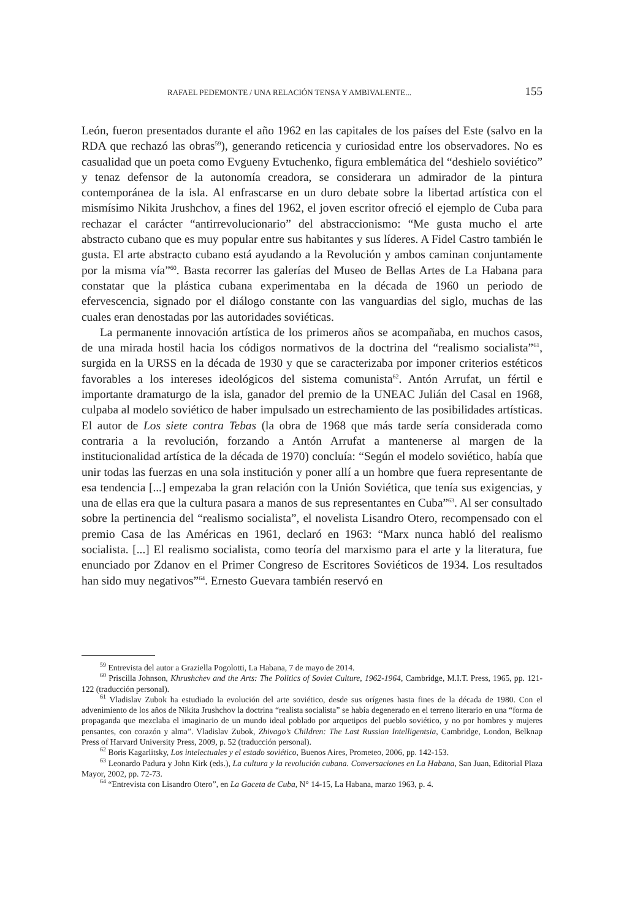RAFAEL PEDEMONTE / UNA RELACIÓN TENSA Y AMBIVALENTE... 155
León, fueron presentados durante el año 1962 en las capitales de los países del Este (salvo en la RDA que rechazó las obras<sup>59</sup>), generando reticencia y curiosidad entre los observadores. No es casualidad que un poeta como Evgueny Evtuchenko, figura emblemática del “deshielo soviético” y tenaz defensor de la autonomía creadora, se considerara un admirador de la pintura contemporánea de la isla. Al enfrascarse en un duro debate sobre la libertad artística con el mismísimo Nikita Jrushchov, a fines del 1962, el joven escritor ofreció el ejemplo de Cuba para rechazar el carácter “antirrevolucionario” del abstraccionismo: “Me gusta mucho el arte abstracto cubano que es muy popular entre sus habitantes y sus líderes. A Fidel Castro también le gusta. El arte abstracto cubano está ayudando a la Revolución y ambos caminan conjuntamente por la misma vía”<sup>60</sup>. Basta recorrer las galerías del Museo de Bellas Artes de La Habana para constatar que la plástica cubana experimentaba en la década de 1960 un periodo de efervescencia, signado por el diálogo constante con las vanguardias del siglo, muchas de las cuales eran denostadas por las autoridades soviéticas.
La permanente innovación artística de los primeros años se acompañaba, en muchos casos, de una mirada hostil hacia los códigos normativos de la doctrina del “realismo socialista”<sup>61</sup>, surgida en la URSS en la década de 1930 y que se caracterizaba por imponer criterios estéticos favorables a los intereses ideológicos del sistema comunista<sup>62</sup>. Antón Arrufat, un fértil e importante dramaturgo de la isla, ganador del premio de la UNEAC Julián del Casal en 1968, culpaba al modelo soviético de haber impulsado un estrechamiento de las posibilidades artísticas. El autor de Los siete contra Tebas (la obra de 1968 que más tarde sería considerada como contraria a la revolución, forzando a Antón Arrufat a mantenerse al margen de la institucionalidad artística de la década de 1970) concluía: “Según el modelo soviético, había que unir todas las fuerzas en una sola institución y poner allí a un hombre que fuera representante de esa tendencia [...] empezaba la gran relación con la Unión Soviética, que tenía sus exigencias, y una de ellas era que la cultura pasara a manos de sus representantes en Cuba”<sup>63</sup>. Al ser consultado sobre la pertinencia del “realismo socialista”, el novelista Lisandro Otero, recompensado con el premio Casa de las Américas en 1961, declaró en 1963: “Marx nunca habló del realismo socialista. [...] El realismo socialista, como teoría del marxismo para el arte y la literatura, fue enunciado por Zdanov en el Primer Congreso de Escritores Soviéticos de 1934. Los resultados han sido muy negativos”<sup>64</sup>. Ernesto Guevara también reservó en
<sup>59</sup> Entrevista del autor a Graziella Pogolotti, La Habana, 7 de mayo de 2014.
<sup>60</sup> Priscilla Johnson, Khrushchev and the Arts: The Politics of Soviet Culture, 1962-1964, Cambridge, M.I.T. Press, 1965, pp. 121-122 (traducción personal).
<sup>61</sup> Vladislav Zubok ha estudiado la evolución del arte soviético, desde sus orígenes hasta fines de la década de 1980. Con el advenimiento de los años de Nikita Jrushchov la doctrina “realista socialista” se había degenerado en el terreno literario en una “forma de propaganda que mezclaba el imaginario de un mundo ideal poblado por arquetipos del pueblo soviético, y no por hombres y mujeres pensantes, con corazón y alma”. Vladislav Zubok, Zhivago’s Children: The Last Russian Intelligentsia, Cambridge, London, Belknap Press of Harvard University Press, 2009, p. 52 (traducción personal).
<sup>62</sup> Boris Kagarlitsky, Los intelectuales y el estado soviético, Buenos Aires, Prometeo, 2006, pp. 142-153.
<sup>63</sup> Leonardo Padura y John Kirk (eds.), La cultura y la revolución cubana. Conversaciones en La Habana, San Juan, Editorial Plaza Mayor, 2002, pp. 72-73.
<sup>64</sup> “Entrevista con Lisandro Otero”, en La Gaceta de Cuba, N° 14-15, La Habana, marzo 1963, p. 4.